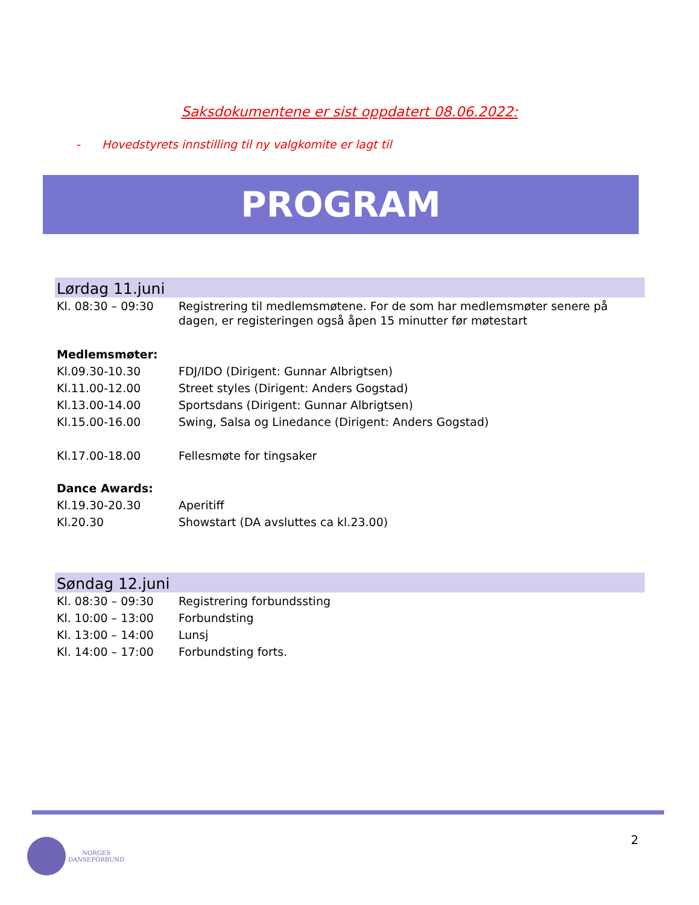Saksdokumentene er sist oppdatert 08.06.2022:
- Hovedstyrets innstilling til ny valgkomite er lagt til
PROGRAM
Lørdag 11.juni
| Kl. 08:30 – 09:30 | Registrering til medlemsmøtene. For de som har medlemsmøter senere på dagen, er registeringen også åpen 15 minutter før møtestart |
| Medlemsmøter: | |
| Kl.09.30-10.30 | FDJ/IDO (Dirigent: Gunnar Albrigtsen) |
| Kl.11.00-12.00 | Street styles (Dirigent: Anders Gogstad) |
| Kl.13.00-14.00 | Sportsdans (Dirigent: Gunnar Albrigtsen) |
| Kl.15.00-16.00 | Swing, Salsa og Linedance (Dirigent: Anders Gogstad) |
| Kl.17.00-18.00 | Fellesmøte for tingsaker |
| Dance Awards: | |
| Kl.19.30-20.30 | Aperitiff |
| Kl.20.30 | Showstart (DA avsluttes ca kl.23.00) |
Søndag 12.juni
| Kl. 08:30 – 09:30 | Registrering forbundssting |
| Kl. 10:00 – 13:00 | Forbundsting |
| Kl. 13:00 – 14:00 | Lunsj |
| Kl. 14:00 – 17:00 | Forbundsting forts. |
NORGES
DANSEFORBUND
2